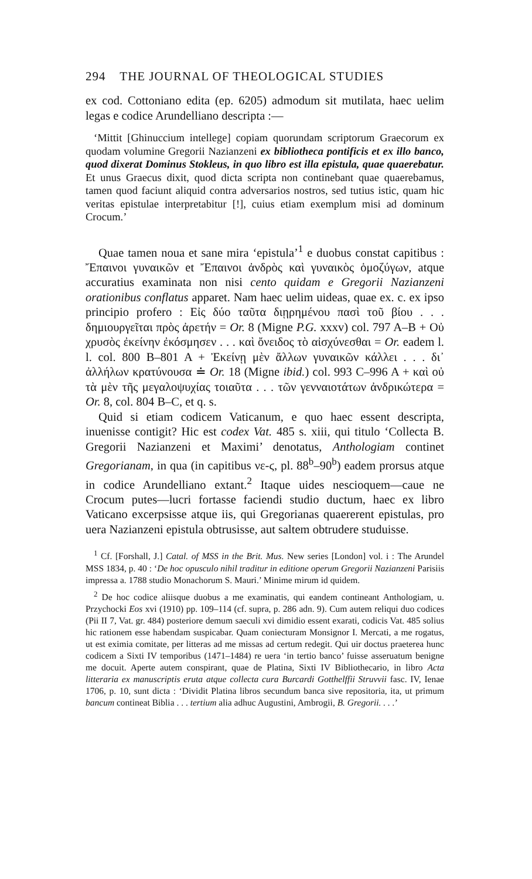294 THE JOURNAL OF THEOLOGICAL STUDIES
ex cod. Cottoniano edita (ep. 6205) admodum sit mutilata, haec uelim legas e codice Arundelliano descripta :—
‘Mittit [Ghinuccium intellege] copiam quorundam scriptorum Graecorum ex quodam volumine Gregorii Nazianzeni ex bibliotheca pontificis et ex illo banco, quod dixerat Dominus Stokleus, in quo libro est illa epistula, quae quaerebatur. Et unus Graecus dixit, quod dicta scripta non continebant quae quaerebamus, tamen quod faciunt aliquid contra adversarios nostros, sed tutius istic, quam hic veritas epistulae interpretabitur [!], cuius etiam exemplum misi ad dominum Crocum.’
Quae tamen noua et sane mira ‘epistula’<sup>1</sup> e duobus constat capitibus : Ἔπαινοι γυναικῶν et Ἔπαινοι ἀνδρὸς καὶ γυναικὸς ὁμοζύγων, atque accuratius examinata non nisi cento quidam e Gregorii Nazianzeni orationibus conflatus apparet. Nam haec uelim uideas, quae ex. c. ex ipso principio profero : Εἰς δύο ταῦτα διῃρημένου πασὶ τοῦ βίου . . . δημιουργεῖται πρὸς ἀρετήν = Or. 8 (Migne P.G. xxxv) col. 797 A–B + Οὐ χρυσὸς ἐκείνην ἐκόσμησεν . . . καὶ ὄνειδος τὸ αἰσχύνεσθαι = Or. eadem l. l. col. 800 B–801 A + Ἐκείνῃ μὲν ἄλλων γυναικῶν κάλλει . . . δι᾽ ἀλλήλων κρατύνουσα ≐ Or. 18 (Migne ibid.) col. 993 C–996 A + καὶ οὐ τὰ μὲν τῆς μεγαλοψυχίας τοιαῦτα . . . τῶν γενναιοτάτων ἀνδρικώτερα = Or. 8, col. 804 B–C, et q. s.
Quid si etiam codicem Vaticanum, e quo haec essent descripta, inuenisse contigit? Hic est codex Vat. 485 s. xiii, qui titulo ‘Collecta B. Gregorii Nazianzeni et Maximi’ denotatus, Anthologiam continet Gregorianam, in qua (in capitibus νε-ϛ, pl. 88<sup>b</sup>–90<sup>b</sup>) eadem prorsus atque in codice Arundelliano extant.<sup>2</sup> Itaque uides nescioquem—caue ne Crocum putes—lucri fortasse faciendi studio ductum, haec ex libro Vaticano excerpsisse atque iis, qui Gregorianas quaererent epistulas, pro uera Nazianzeni epistula obtrusisse, aut saltem obtrudere studuisse.
<sup>1</sup> Cf. [Forshall, J.] Catal. of MSS in the Brit. Mus. New series [London] vol. i : The Arundel MSS 1834, p. 40 : ‘De hoc opusculo nihil traditur in editione operum Gregorii Nazianzeni Parisiis impressa a. 1788 studio Monachorum S. Mauri.’ Minime mirum id quidem.
<sup>2</sup> De hoc codice aliisque duobus a me examinatis, qui eandem contineant Anthologiam, u. Przychocki Eos xvi (1910) pp. 109–114 (cf. supra, p. 286 adn. 9). Cum autem reliqui duo codices (Pii II 7, Vat. gr. 484) posteriore demum saeculi xvi dimidio essent exarati, codicis Vat. 485 solius hic rationem esse habendam suspicabar. Quam coniecturam Monsignor I. Mercati, a me rogatus, ut est eximia comitate, per litteras ad me missas ad certum redegit. Qui uir doctus praeterea hunc codicem a Sixti IV temporibus (1471–1484) re uera ‘in tertio banco’ fuisse asseruatum benigne me docuit. Aperte autem conspirant, quae de Platina, Sixti IV Bibliothecario, in libro Acta litteraria ex manuscriptis eruta atque collecta cura Burcardi Gotthelffii Struvvii fasc. IV, Ienae 1706, p. 10, sunt dicta : ‘Dividit Platina libros secundum banca sive repositoria, ita, ut primum bancum contineat Biblia . . . tertium alia adhuc Augustini, Ambrogii, B. Gregorii. . . .’